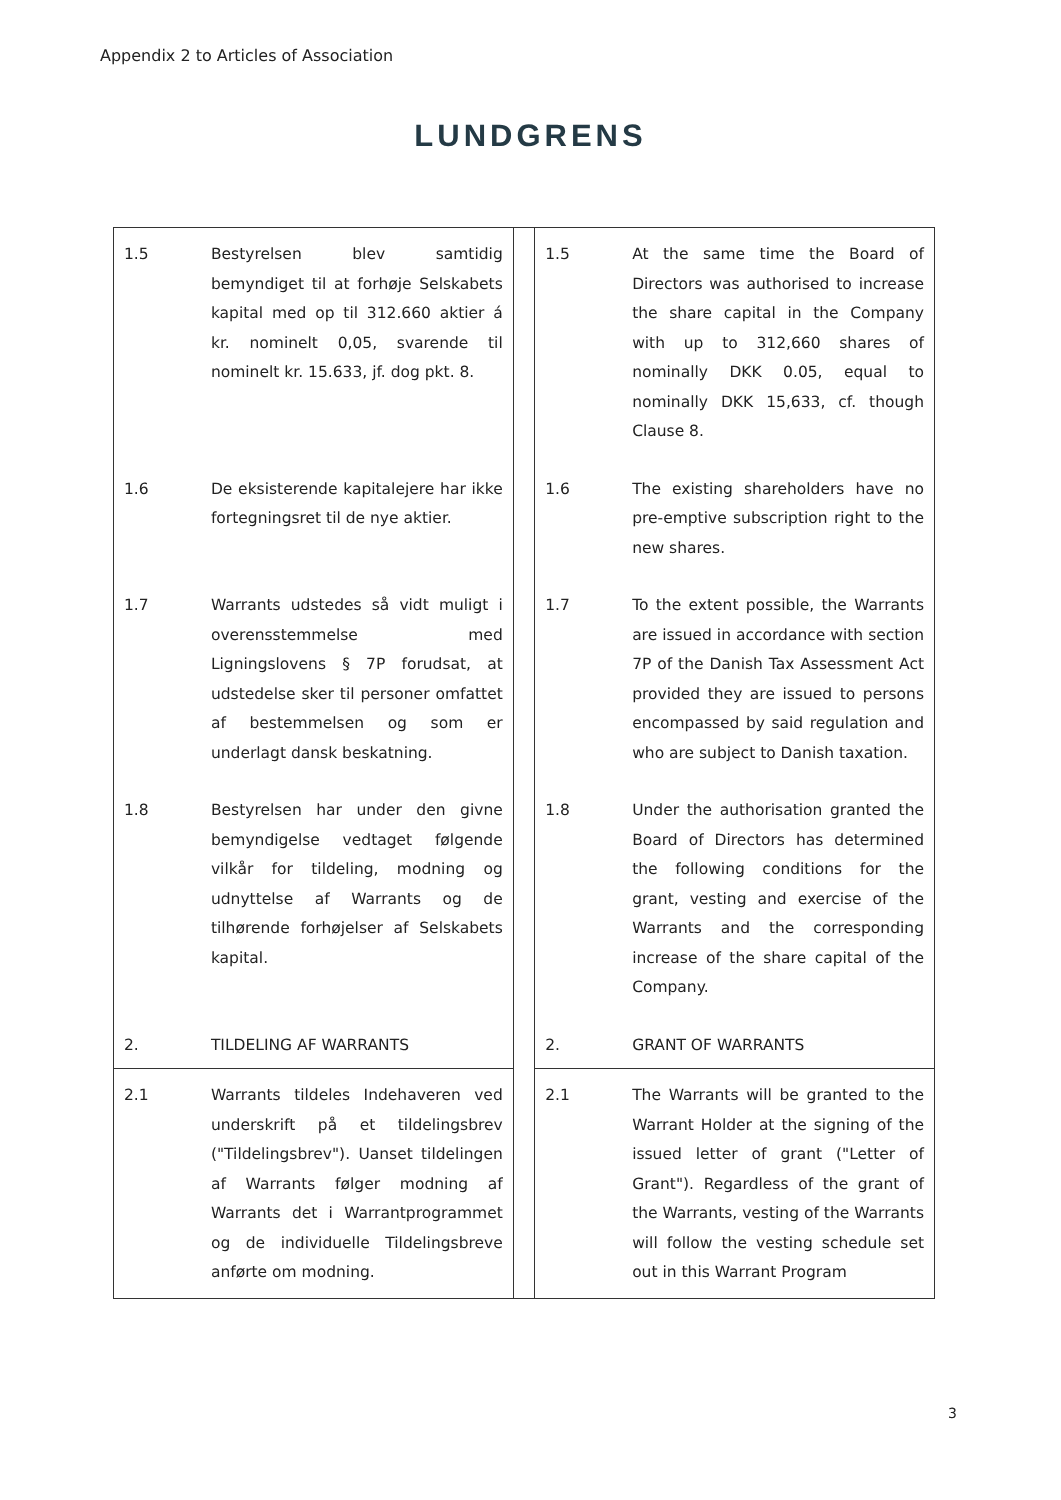Appendix 2 to Articles of Association
LUNDGRENS
| 1.5 | Bestyrelsen blev samtidig bemyndiget til at forhøje Selskabets kapital med op til 312.660 aktier á kr. nominelt 0,05, svarende til nominelt kr. 15.633, jf. dog pkt. 8. | | 1.5 | At the same time the Board of Directors was authorised to increase the share capital in the Company with up to 312,660 shares of nominally DKK 0.05, equal to nominally DKK 15,633, cf. though Clause 8. |
| 1.6 | De eksisterende kapitalejere har ikke fortegningsret til de nye aktier. | | 1.6 | The existing shareholders have no pre-emptive subscription right to the new shares. |
| 1.7 | Warrants udstedes så vidt muligt i overensstemmelse med Ligningslovens § 7P forudsat, at udstedelse sker til personer omfattet af bestemmelsen og som er underlagt dansk beskatning. | | 1.7 | To the extent possible, the Warrants are issued in accordance with section 7P of the Danish Tax Assessment Act provided they are issued to persons encompassed by said regulation and who are subject to Danish taxation. |
| 1.8 | Bestyrelsen har under den givne bemyndigelse vedtaget følgende vilkår for tildeling, modning og udnyttelse af Warrants og de tilhørende forhøjelser af Selskabets kapital. | | 1.8 | Under the authorisation granted the Board of Directors has determined the following conditions for the grant, vesting and exercise of the Warrants and the corresponding increase of the share capital of the Company. |
| 2. | TILDELING AF WARRANTS | | 2. | GRANT OF WARRANTS |
| 2.1 | Warrants tildeles Indehaveren ved underskrift på et tildelingsbrev ("Tildelingsbrev"). Uanset tildelingen af Warrants følger modning af Warrants det i Warrantprogrammet og de individuelle Tildelingsbreve anførte om modning. | | 2.1 | The Warrants will be granted to the Warrant Holder at the signing of the issued letter of grant ("Letter of Grant"). Regardless of the grant of the Warrants, vesting of the Warrants will follow the vesting schedule set out in this Warrant Program |
3